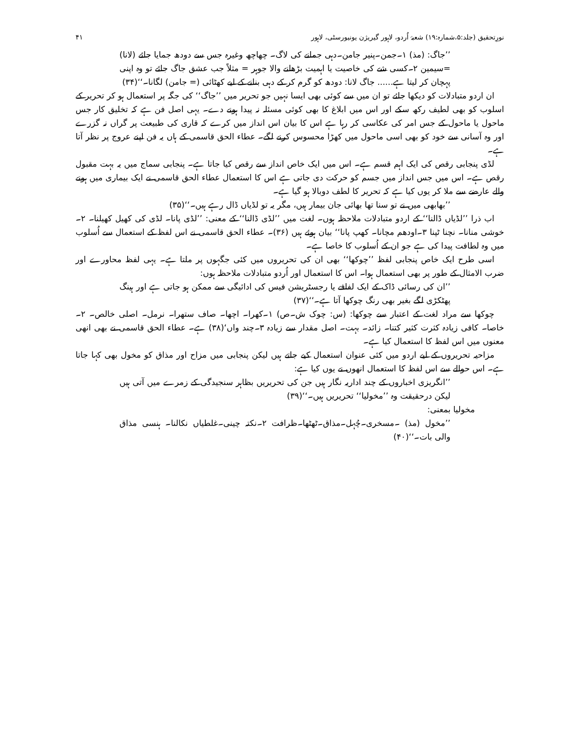نورِتحقیق (جلد:۵،شمارہ:۱۹) شعبۂ اُردو، لاہور گیریژن یونیورسٹی، لاہور ۴۱
’’جاگ: (مذ) ۱۔جمن۔پنیر جامن۔دہی جمانے کی لاگ۔ چھاچھ وغیرہ جس سے دودھ جمایا جائے (لانا) =سیمین ۲۔کسی شے کی خاصیت یا اہمیت بڑھانے والا جوہر = مثلاً جب عشق جاگ جائے تو وہ اپنی پہچان کر لیتا ہے...... جاگ لانا: دودھ کو گرم کر کے دہی بنانے کے لیے کھٹائی (= جامن) لگانا۔‘‘(۳۴)
ان اردو متبادلات کو دیکھا جائے تو ان میں سے کوئی بھی ایسا نہیں جو تحریر میں ’’جاگ‘‘ کی جگہ پر استعمال ہو کر تحریر کے اسلوب کو بھی لطیف رکھ سکے اور اس میں ابلاغ کا بھی کوئی مسئلہ نہ پیدا ہونے دے۔ یہی اصل فن ہے کہ تخلیق کار جس ماحول یا ماحول کے جس امر کی عکاسی کر رہا ہے اس کا بیان اس انداز میں کرے کہ قاری کی طبیعت پر گراں نہ گزرے اور وہ آسانی سے خود کو بھی اسی ماحول میں کھڑا محسوس کرنے لگے۔ عطاء الحق قاسمی کے ہاں یہ فن اپنے عروج پر نظر آتا ہے۔
لڈی پنجابی رقص کی ایک اہم قسم ہے۔ اس میں ایک خاص انداز سے رقص کیا جاتا ہے۔ پنجابی سماج میں یہ بہت مقبول رقص ہے۔ اس میں جس انداز میں جسم کو حرکت دی جاتی ہے اس کا استعمال عطاء الحق قاسمی نے ایک بیماری میں ہونے والے عارضے سے ملا کر یوں کیا ہے کہ تحریر کا لطف دوبالا ہو گیا ہے۔
’’بھابھی میں نے تو سنا تھا بھائی جان بیمار ہیں، مگر یہ تو لڈیاں ڈال رہے ہیں۔‘‘(۳۵)
اب ذرا ’’لڈیاں ڈالنا‘‘ کے اردو متبادلات ملاحظہ ہوں۔ لغت میں ’’لڈی ڈالنا‘‘ کے معنی: ’’لڈی پانا۔ لڈی کی کھیل کھیلنا۔ ۲۔خوشی منانا۔ نچنا ٹپنا ۳۔اودھم مچانا۔ کھپ پانا‘‘ بیان ہوئے ہیں (۳۶)۔ عطاء الحق قاسمی نے اس لفظ کے استعمال سے اُسلوب میں وہ لطافت پیدا کی ہے جو ان کے اُسلوب کا خاصا ہے۔
اسی طرح ایک خاص پنجابی لفظ ’’چوکھا‘‘ بھی ان کی تحریروں میں کئی جگہوں پر ملتا ہے۔ یہی لفظ محاورے اور ضرب الامثال کے طور پر بھی استعمال ہوا۔ اس کا استعمال اور اُردو متبادلات ملاحظہ ہوں:
’’ان کی رسائی ڈاک کے ایک لفافے یا رجسٹریشن فیس کی ادائیگی سے ممکن ہو جاتی ہے اور ہینگ پھٹکڑی لگے بغیر بھی رنگ چوکھا آتا ہے۔‘‘(۳۷)
چوکھا سے مراد لغت کے اعتبار سے چوکھا: (س: چوک ش۔ص) ۱۔کھرا۔ اچھا۔ صاف ستھرا۔ نرمل۔ اصلی خالص۔ ۲۔خاصا۔ کافی زیادہ کثرت کثیر کتنا۔ زائد۔ بہت۔ اصل مقدار سے زیادہ ۳۔چند واں‘(۳۸) ہے۔ عطاء الحق قاسمی نے بھی انھی معنوں میں اس لفظ کا استعمال کیا ہے۔
مزاحیہ تحریروں کے لیے اردو میں کئی عنوان استعمال کیے جاتے ہیں لیکن پنجابی میں مزاح اور مذاق کو مخول بھی کہا جاتا ہے۔ اس حوالے سے اس لفظ کا استعمال انھوں نے یوں کیا ہے:
’’انگریزی اخباروں کے چند اداریہ نگار ہیں جن کی تحریریں بظاہر سنجیدگی کے زمرے میں آتی ہیں لیکن درحقیقت وہ ’’مخولیا‘‘ تحریریں ہیں۔‘‘(۳۹)
مخولیا بمعنی:
’’مخول (مذ) ۔مسخری۔چُہل۔مذاق۔ٹھٹھا۔ظرافت ۲۔نکتہ چینی۔غلطیاں نکالنا۔ ہنسی مذاق والی بات۔‘‘(۴۰)